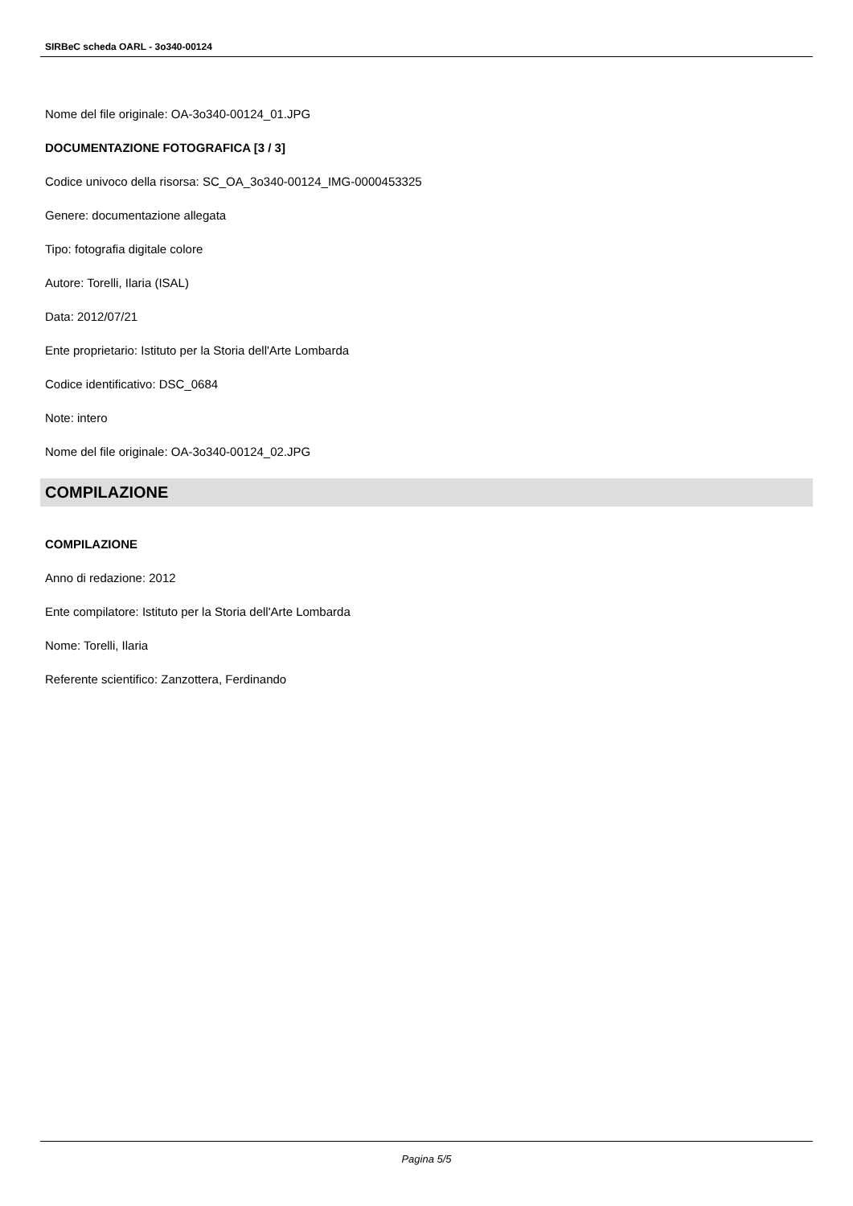SIRBeC scheda OARL - 3o340-00124
Nome del file originale: OA-3o340-00124_01.JPG
DOCUMENTAZIONE FOTOGRAFICA [3 / 3]
Codice univoco della risorsa: SC_OA_3o340-00124_IMG-0000453325
Genere: documentazione allegata
Tipo: fotografia digitale colore
Autore: Torelli, Ilaria (ISAL)
Data: 2012/07/21
Ente proprietario: Istituto per la Storia dell'Arte Lombarda
Codice identificativo: DSC_0684
Note: intero
Nome del file originale: OA-3o340-00124_02.JPG
COMPILAZIONE
COMPILAZIONE
Anno di redazione: 2012
Ente compilatore: Istituto per la Storia dell'Arte Lombarda
Nome: Torelli, Ilaria
Referente scientifico: Zanzottera, Ferdinando
Pagina 5/5